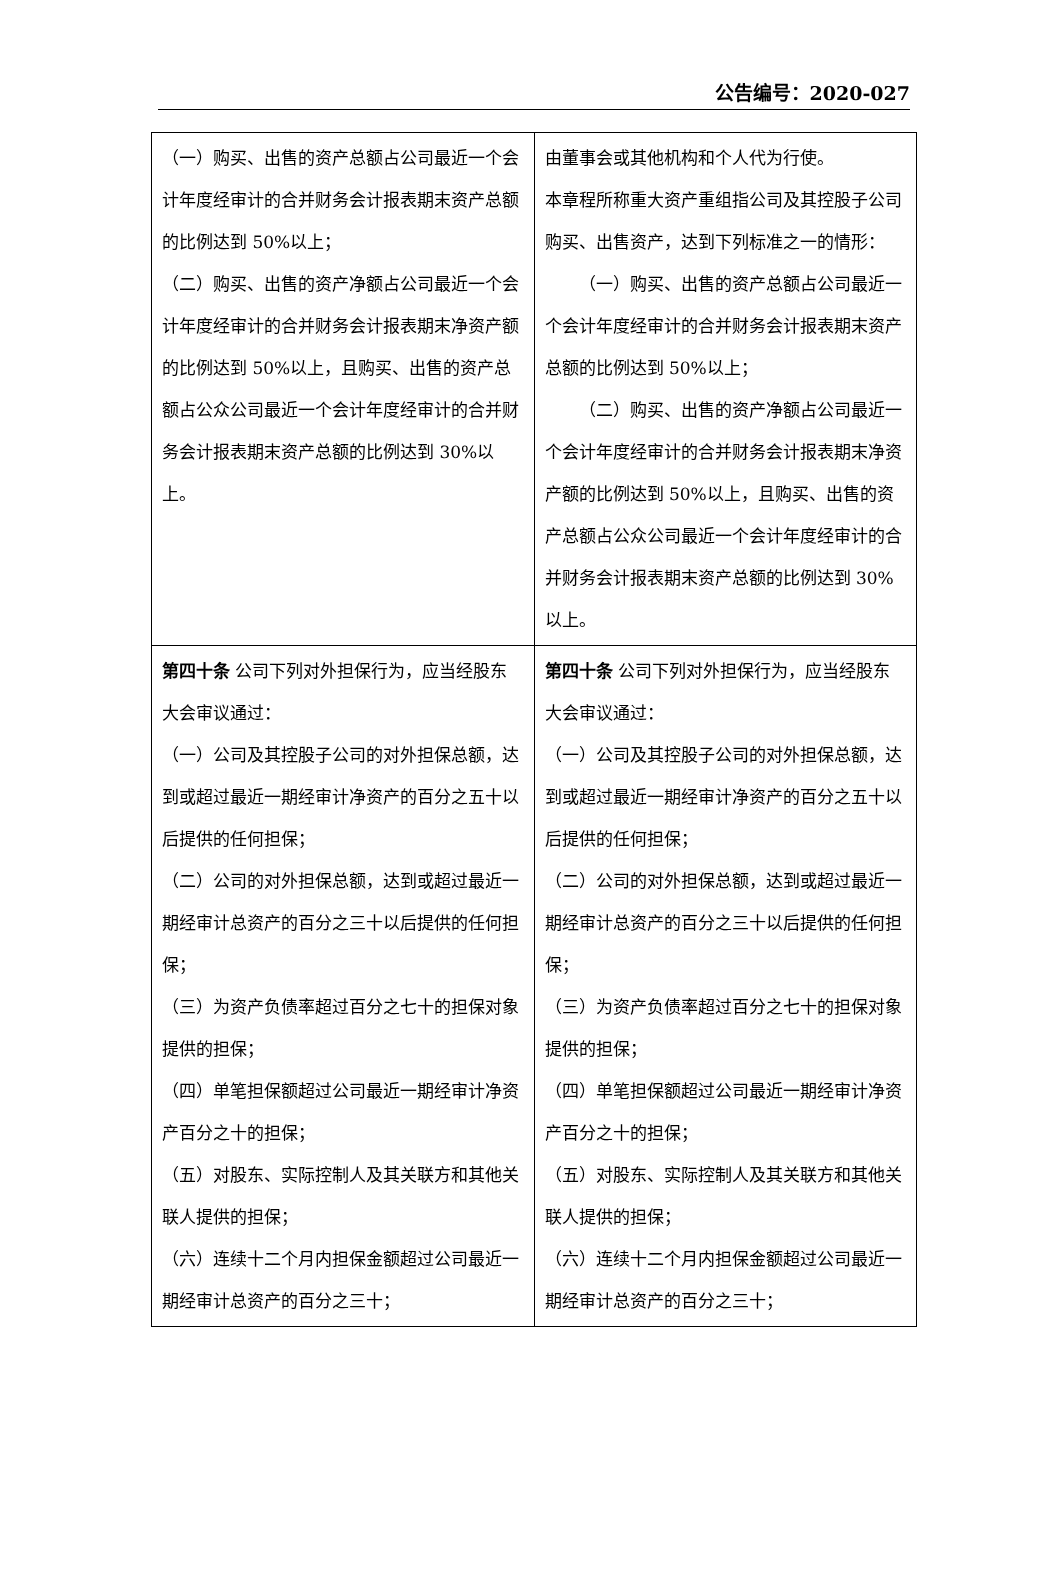公告编号：2020-027
| （一）购买、出售的资产总额占公司最近一个会计年度经审计的合并财务会计报表期末资产总额的比例达到 50%以上； （二）购买、出售的资产净额占公司最近一个会计年度经审计的合并财务会计报表期末净资产额的比例达到 50%以上，且购买、出售的资产总额占公众公司最近一个会计年度经审计的合并财务会计报表期末资产总额的比例达到 30%以上。 | 由董事会或其他机构和个人代为行使。 本章程所称重大资产重组指公司及其控股子公司购买、出售资产，达到下列标准之一的情形： （一）购买、出售的资产总额占公司最近一个会计年度经审计的合并财务会计报表期末资产总额的比例达到 50%以上； （二）购买、出售的资产净额占公司最近一个会计年度经审计的合并财务会计报表期末净资产额的比例达到 50%以上，且购买、出售的资产总额占公众公司最近一个会计年度经审计的合并财务会计报表期末资产总额的比例达到 30%以上。 |
| 第四十条 公司下列对外担保行为，应当经股东大会审议通过： （一）公司及其控股子公司的对外担保总额，达到或超过最近一期经审计净资产的百分之五十以后提供的任何担保； （二）公司的对外担保总额，达到或超过最近一期经审计总资产的百分之三十以后提供的任何担保； （三）为资产负债率超过百分之七十的担保对象提供的担保； （四）单笔担保额超过公司最近一期经审计净资产百分之十的担保； （五）对股东、实际控制人及其关联方和其他关联人提供的担保； （六）连续十二个月内担保金额超过公司最近一期经审计总资产的百分之三十； | 第四十条 公司下列对外担保行为，应当经股东大会审议通过： （一）公司及其控股子公司的对外担保总额，达到或超过最近一期经审计净资产的百分之五十以后提供的任何担保； （二）公司的对外担保总额，达到或超过最近一期经审计总资产的百分之三十以后提供的任何担保； （三）为资产负债率超过百分之七十的担保对象提供的担保； （四）单笔担保额超过公司最近一期经审计净资产百分之十的担保； （五）对股东、实际控制人及其关联方和其他关联人提供的担保； （六）连续十二个月内担保金额超过公司最近一期经审计总资产的百分之三十； |